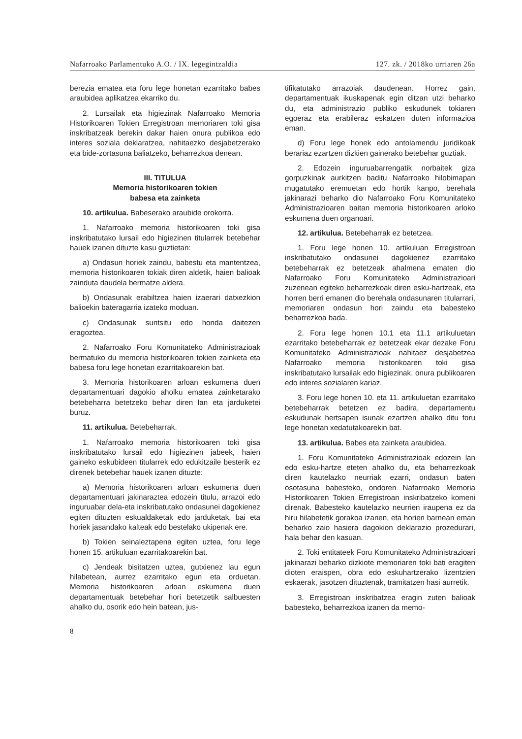Nafarroako Parlamentuko A.O. / IX. legegintzaldia 127. zk. / 2018ko urriaren 26a
berezia ematea eta foru lege honetan ezarritako babes araubidea aplikatzea ekarriko du.
2. Lursailak eta higiezinak Nafarroako Memoria Historikoaren Tokien Erregistroan memoriaren toki gisa inskribatzeak berekin dakar haien onura publikoa edo interes soziala deklaratzea, nahitaezko desjabetzerako eta bide-zortasuna baliatzeko, beharrezkoa denean.
III. TITULUA
Memoria historikoaren tokien
babesa eta zainketa
10. artikulua. Babeserako araubide orokorra.
1. Nafarroako memoria historikoaren toki gisa inskribatutako lursail edo higiezinen titularrek betebehar hauek izanen dituzte kasu guztietan:
a) Ondasun horiek zaindu, babestu eta mantentzea, memoria historikoaren tokiak diren aldetik, haien balioak zainduta daudela bermatze aldera.
b) Ondasunak erabiltzea haien izaerari datxezkion balioekin bateragarria izateko moduan.
c) Ondasunak suntsitu edo honda daitezen eragoztea.
2. Nafarroako Foru Komunitateko Administrazioak bermatuko du memoria historikoaren tokien zainketa eta babesa foru lege honetan ezarritakoarekin bat.
3. Memoria historikoaren arloan eskumena duen departamentuari dagokio aholku ematea zainketarako betebeharra betetzeko behar diren lan eta jarduketei buruz.
11. artikulua. Betebeharrak.
1. Nafarroako memoria historikoaren toki gisa inskribatutako lursail edo higiezinen jabeek, haien gaineko eskubideen titularrek edo edukitzaile besterik ez direnek betebehar hauek izanen dituzte:
a) Memoria historikoaren arloan eskumena duen departamentuari jakinaraztea edozein titulu, arrazoi edo inguruabar dela-eta inskribatutako ondasunei dagokienez egiten dituzten eskualdaketak edo jarduketak, bai eta horiek jasandako kalteak edo bestelako ukipenak ere.
b) Tokien seinaleztapena egiten uztea, foru lege honen 15. artikuluan ezarritakoarekin bat.
c) Jendeak bisitatzen uztea, gutxienez lau egun hilabetean, aurrez ezarritako egun eta orduetan. Memoria historikoaren arloan eskumena duen departamentuak betebehar hori betetzetik salbuesten ahalko du, osorik edo hein batean, jus-
tifikatutako arrazoiak daudenean. Horrez gain, departamentuak ikuskapenak egin ditzan utzi beharko du, eta administrazio publiko eskudunek tokiaren egoeraz eta erabileraz eskatzen duten informazioa eman.
d) Foru lege honek edo antolamendu juridikoak berariaz ezartzen dizkien gainerako betebehar guztiak.
2. Edozein inguruabarrengatik norbaitek giza gorpuzkinak aurkitzen baditu Nafarroako hilobimapan mugatutako eremuetan edo hortik kanpo, berehala jakinarazi beharko dio Nafarroako Foru Komunitateko Administrazioaren baitan memoria historikoaren arloko eskumena duen organoari.
12. artikulua. Betebeharrak ez betetzea.
1. Foru lege honen 10. artikuluan Erregistroan inskribatutako ondasunei dagokienez ezarritako betebeharrak ez betetzeak ahalmena ematen dio Nafarroako Foru Komunitateko Administrazioari zuzenean egiteko beharrezkoak diren esku-hartzeak, eta horren berri emanen dio berehala ondasunaren titularrari, memoriaren ondasun hori zaindu eta babesteko beharrezkoa bada.
2. Foru lege honen 10.1 eta 11.1 artikuluetan ezarritako betebeharrak ez betetzeak ekar dezake Foru Komunitateko Administrazioak nahitaez desjabetzea Nafarroako memoria historikoaren toki gisa inskribatutako lursailak edo higiezinak, onura publikoaren edo interes sozialaren kariaz.
3. Foru lege honen 10. eta 11. artikuluetan ezarritako betebeharrak betetzen ez badira, departamentu eskudunak hertsapen isunak ezartzen ahalko ditu foru lege honetan xedatutakoarekin bat.
13. artikulua. Babes eta zainketa araubidea.
1. Foru Komunitateko Administrazioak edozein lan edo esku-hartze eteten ahalko du, eta beharrezkoak diren kautelazko neurriak ezarri, ondasun baten osotasuna babesteko, ondoren Nafarroako Memoria Historikoaren Tokien Erregistroan inskribatzeko komeni direnak. Babesteko kautelazko neurrien iraupena ez da hiru hilabetetik gorakoa izanen, eta horien barnean eman beharko zaio hasiera dagokion deklarazio prozedurari, hala behar den kasuan.
2. Toki entitateek Foru Komunitateko Administrazioari jakinarazi beharko dizkiote memoriaren toki bati eragiten dioten eraispen, obra edo eskuhartzerako lizentzien eskaerak, jasotzen dituztenak, tramitatzen hasi aurretik.
3. Erregistroan inskribatzea eragin zuten balioak babesteko, beharrezkoa izanen da memo-
8